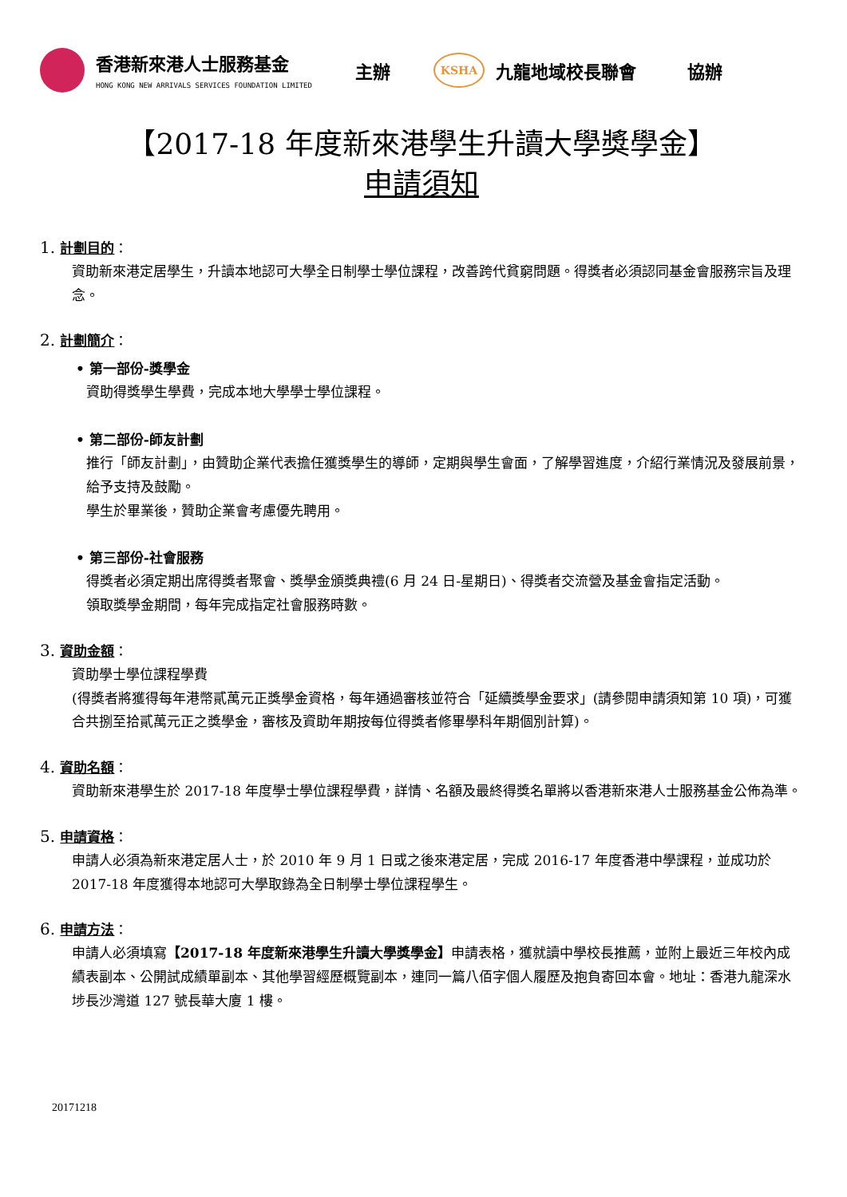香港新來港人士服務基金
HONG KONG NEW ARRIVALS SERVICES FOUNDATION LIMITED
主辦
KSHA
九龍地域校長聯會 協辦
【2017-18 年度新來港學生升讀大學獎學金】
申請須知
1. 計劃目的：
資助新來港定居學生，升讀本地認可大學全日制學士學位課程，改善跨代貧窮問題。得獎者必須認同基金會服務宗旨及理念。
2. 計劃簡介：
• 第一部份-獎學金
資助得獎學生學費，完成本地大學學士學位課程。
• 第二部份-師友計劃
推行「師友計劃」，由贊助企業代表擔任獲獎學生的導師，定期與學生會面，了解學習進度，介紹行業情況及發展前景，給予支持及鼓勵。
學生於畢業後，贊助企業會考慮優先聘用。
• 第三部份-社會服務
得獎者必須定期出席得獎者聚會、獎學金頒獎典禮(6 月 24 日-星期日)、得獎者交流營及基金會指定活動。
領取獎學金期間，每年完成指定社會服務時數。
3. 資助金額：
資助學士學位課程學費
(得獎者將獲得每年港幣貳萬元正獎學金資格，每年通過審核並符合「延續獎學金要求」(請參閱申請須知第 10 項)，可獲合共捌至拾貳萬元正之獎學金，審核及資助年期按每位得獎者修畢學科年期個別計算)。
4. 資助名額：
資助新來港學生於 2017-18 年度學士學位課程學費，詳情、名額及最終得獎名單將以香港新來港人士服務基金公佈為準。
5. 申請資格：
申請人必須為新來港定居人士，於 2010 年 9 月 1 日或之後來港定居，完成 2016-17 年度香港中學課程，並成功於 2017-18 年度獲得本地認可大學取錄為全日制學士學位課程學生。
6. 申請方法：
申請人必須填寫【2017-18 年度新來港學生升讀大學獎學金】申請表格，獲就讀中學校長推薦，並附上最近三年校內成績表副本、公開試成績單副本、其他學習經歷概覽副本，連同一篇八佰字個人履歷及抱負寄回本會。地址：香港九龍深水埗長沙灣道 127 號長華大廈 1 樓。
20171218